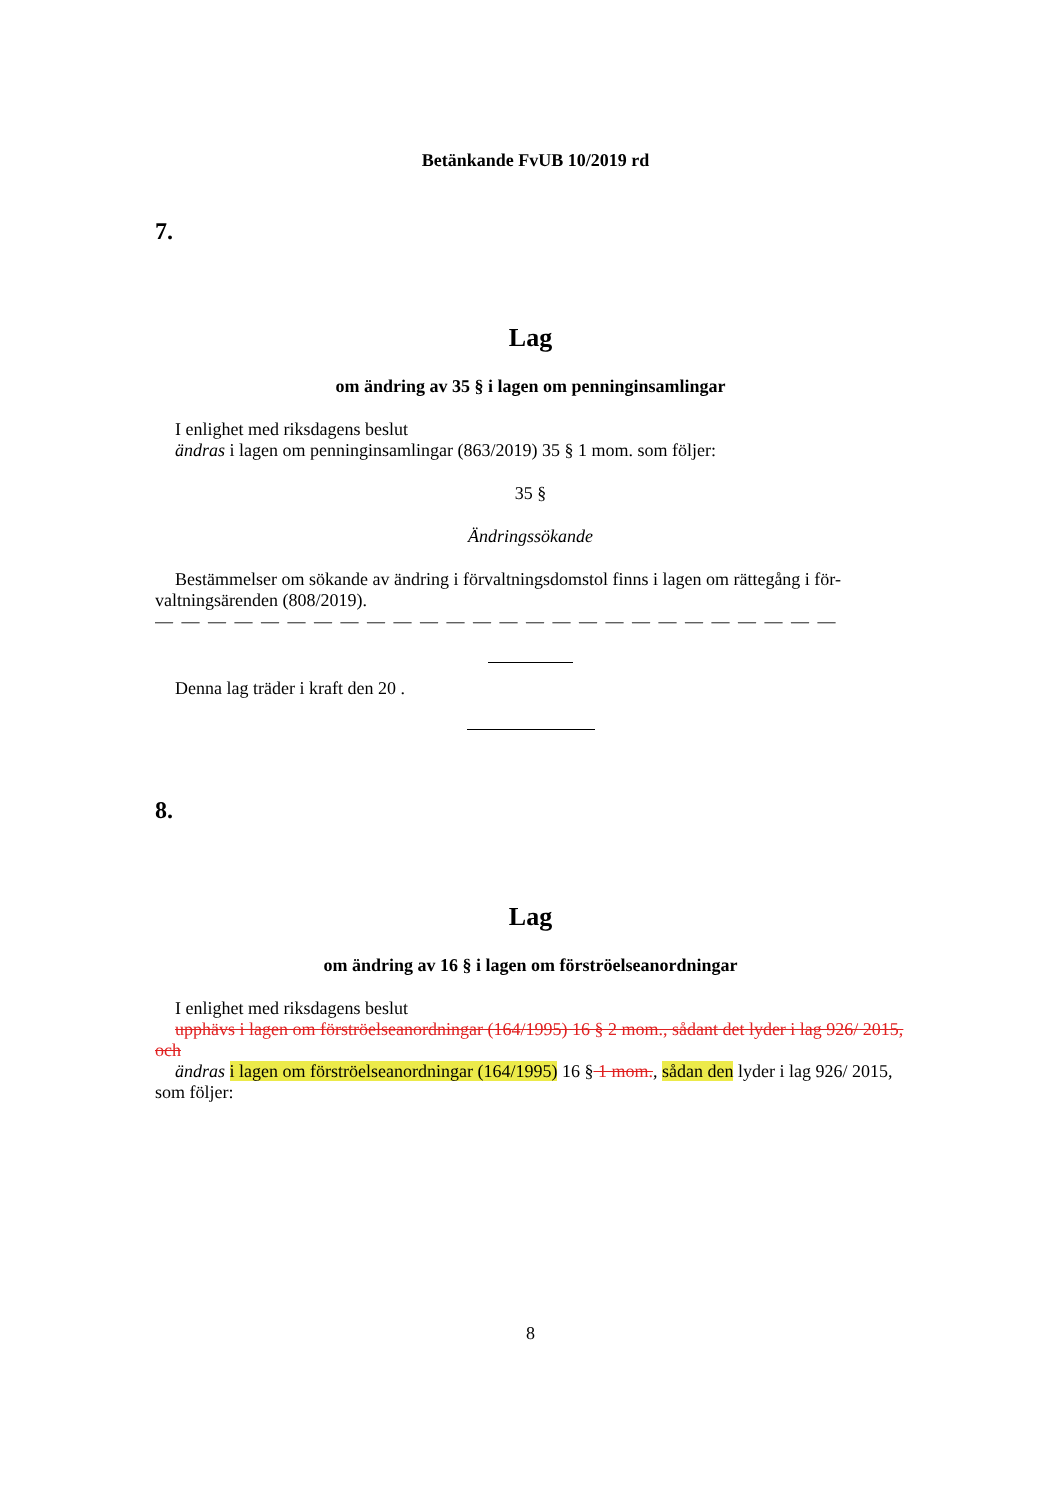Betänkande FvUB 10/2019 rd
7.
Lag
om ändring av 35 § i lagen om penninginsamlingar
I enlighet med riksdagens beslut
ändras i lagen om penninginsamlingar (863/2019) 35 § 1 mom. som följer:
35 §
Ändringssökande
Bestämmelser om sökande av ändring i förvaltningsdomstol finns i lagen om rättegång i för-valtningsärenden (808/2019).
— — — — — — — — — — — — — — — — — — — — — — — — — —
Denna lag träder i kraft den 20 .
8.
Lag
om ändring av 16 § i lagen om förströelseanordningar
I enlighet med riksdagens beslut
upphävs i lagen om förströelseanordningar (164/1995) 16 § 2 mom., sådant det lyder i lag 926/ 2015, och
ändras i lagen om förströelseanordningar (164/1995) 16 § 1 mom., sådan den lyder i lag 926/ 2015, som följer:
8